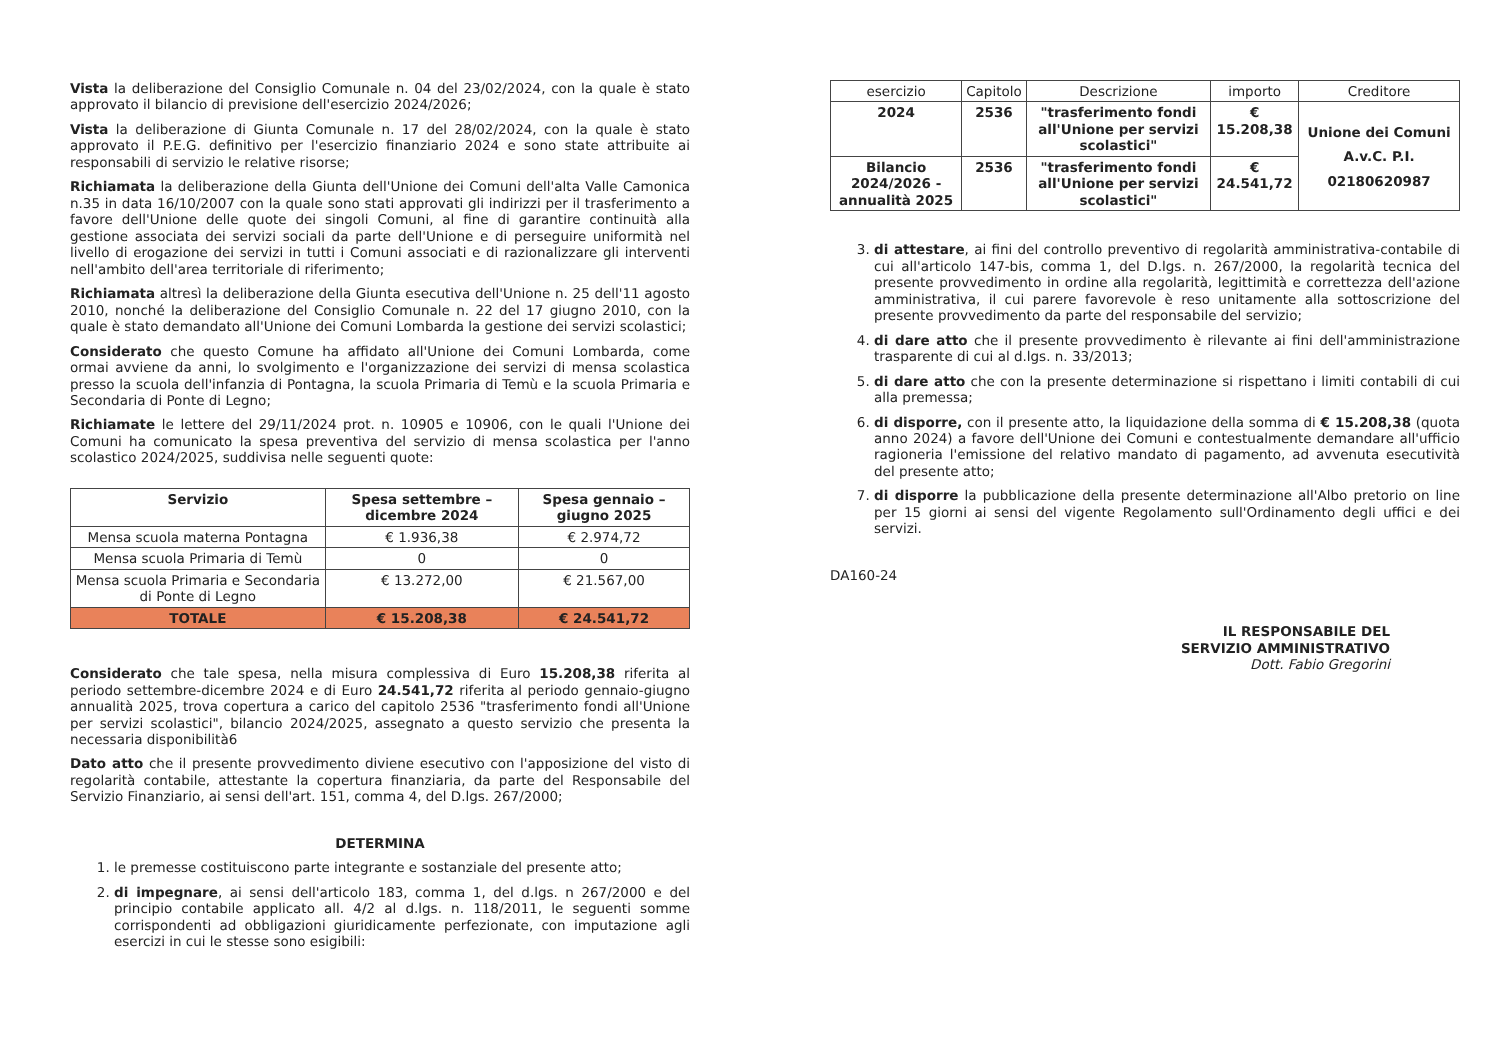Vista la deliberazione del Consiglio Comunale n. 04 del 23/02/2024, con la quale è stato approvato il bilancio di previsione dell'esercizio 2024/2026;
Vista la deliberazione di Giunta Comunale n. 17 del 28/02/2024, con la quale è stato approvato il P.E.G. definitivo per l'esercizio finanziario 2024 e sono state attribuite ai responsabili di servizio le relative risorse;
Richiamata la deliberazione della Giunta dell'Unione dei Comuni dell'alta Valle Camonica n.35 in data 16/10/2007 con la quale sono stati approvati gli indirizzi per il trasferimento a favore dell'Unione delle quote dei singoli Comuni, al fine di garantire continuità alla gestione associata dei servizi sociali da parte dell'Unione e di perseguire uniformità nel livello di erogazione dei servizi in tutti i Comuni associati e di razionalizzare gli interventi nell'ambito dell'area territoriale di riferimento;
Richiamata altresì la deliberazione della Giunta esecutiva dell'Unione n. 25 dell'11 agosto 2010, nonché la deliberazione del Consiglio Comunale n. 22 del 17 giugno 2010, con la quale è stato demandato all'Unione dei Comuni Lombarda la gestione dei servizi scolastici;
Considerato che questo Comune ha affidato all'Unione dei Comuni Lombarda, come ormai avviene da anni, lo svolgimento e l'organizzazione dei servizi di mensa scolastica presso la scuola dell'infanzia di Pontagna, la scuola Primaria di Temù e la scuola Primaria e Secondaria di Ponte di Legno;
Richiamate le lettere del 29/11/2024 prot. n. 10905 e 10906, con le quali l'Unione dei Comuni ha comunicato la spesa preventiva del servizio di mensa scolastica per l'anno scolastico 2024/2025, suddivisa nelle seguenti quote:
| Servizio | Spesa settembre – dicembre 2024 | Spesa gennaio – giugno 2025 |
| --- | --- | --- |
| Mensa scuola materna Pontagna | € 1.936,38 | € 2.974,72 |
| Mensa scuola Primaria di Temù | 0 | 0 |
| Mensa scuola Primaria e Secondaria di Ponte di Legno | € 13.272,00 | € 21.567,00 |
| TOTALE | € 15.208,38 | € 24.541,72 |
Considerato che tale spesa, nella misura complessiva di Euro 15.208,38 riferita al periodo settembre-dicembre 2024 e di Euro 24.541,72 riferita al periodo gennaio-giugno annualità 2025, trova copertura a carico del capitolo 2536 "trasferimento fondi all'Unione per servizi scolastici", bilancio 2024/2025, assegnato a questo servizio che presenta la necessaria disponibilità6
Dato atto che il presente provvedimento diviene esecutivo con l'apposizione del visto di regolarità contabile, attestante la copertura finanziaria, da parte del Responsabile del Servizio Finanziario, ai sensi dell'art. 151, comma 4, del D.lgs. 267/2000;
DETERMINA
1. le premesse costituiscono parte integrante e sostanziale del presente atto;
2. di impegnare, ai sensi dell'articolo 183, comma 1, del d.lgs. n 267/2000 e del principio contabile applicato all. 4/2 al d.lgs. n. 118/2011, le seguenti somme corrispondenti ad obbligazioni giuridicamente perfezionate, con imputazione agli esercizi in cui le stesse sono esigibili:
| esercizio | Capitolo | Descrizione | importo | Creditore |
| --- | --- | --- | --- | --- |
| 2024 | 2536 | "trasferimento fondi all'Unione per servizi scolastici" | € 15.208,38 | Unione dei Comuni A.v.C. P.I. 02180620987 |
| Bilancio 2024/2026 - annualità 2025 | 2536 | "trasferimento fondi all'Unione per servizi scolastici" | € 24.541,72 | |
3. di attestare, ai fini del controllo preventivo di regolarità amministrativa-contabile di cui all'articolo 147-bis, comma 1, del D.lgs. n. 267/2000, la regolarità tecnica del presente provvedimento in ordine alla regolarità, legittimità e correttezza dell'azione amministrativa, il cui parere favorevole è reso unitamente alla sottoscrizione del presente provvedimento da parte del responsabile del servizio;
4. di dare atto che il presente provvedimento è rilevante ai fini dell'amministrazione trasparente di cui al d.lgs. n. 33/2013;
5. di dare atto che con la presente determinazione si rispettano i limiti contabili di cui alla premessa;
6. di disporre, con il presente atto, la liquidazione della somma di € 15.208,38 (quota anno 2024) a favore dell'Unione dei Comuni e contestualmente demandare all'ufficio ragioneria l'emissione del relativo mandato di pagamento, ad avvenuta esecutività del presente atto;
7. di disporre la pubblicazione della presente determinazione all'Albo pretorio on line per 15 giorni ai sensi del vigente Regolamento sull'Ordinamento degli uffici e dei servizi.
DA160-24
IL RESPONSABILE DEL
SERVIZIO AMMINISTRATIVO
Dott. Fabio Gregorini